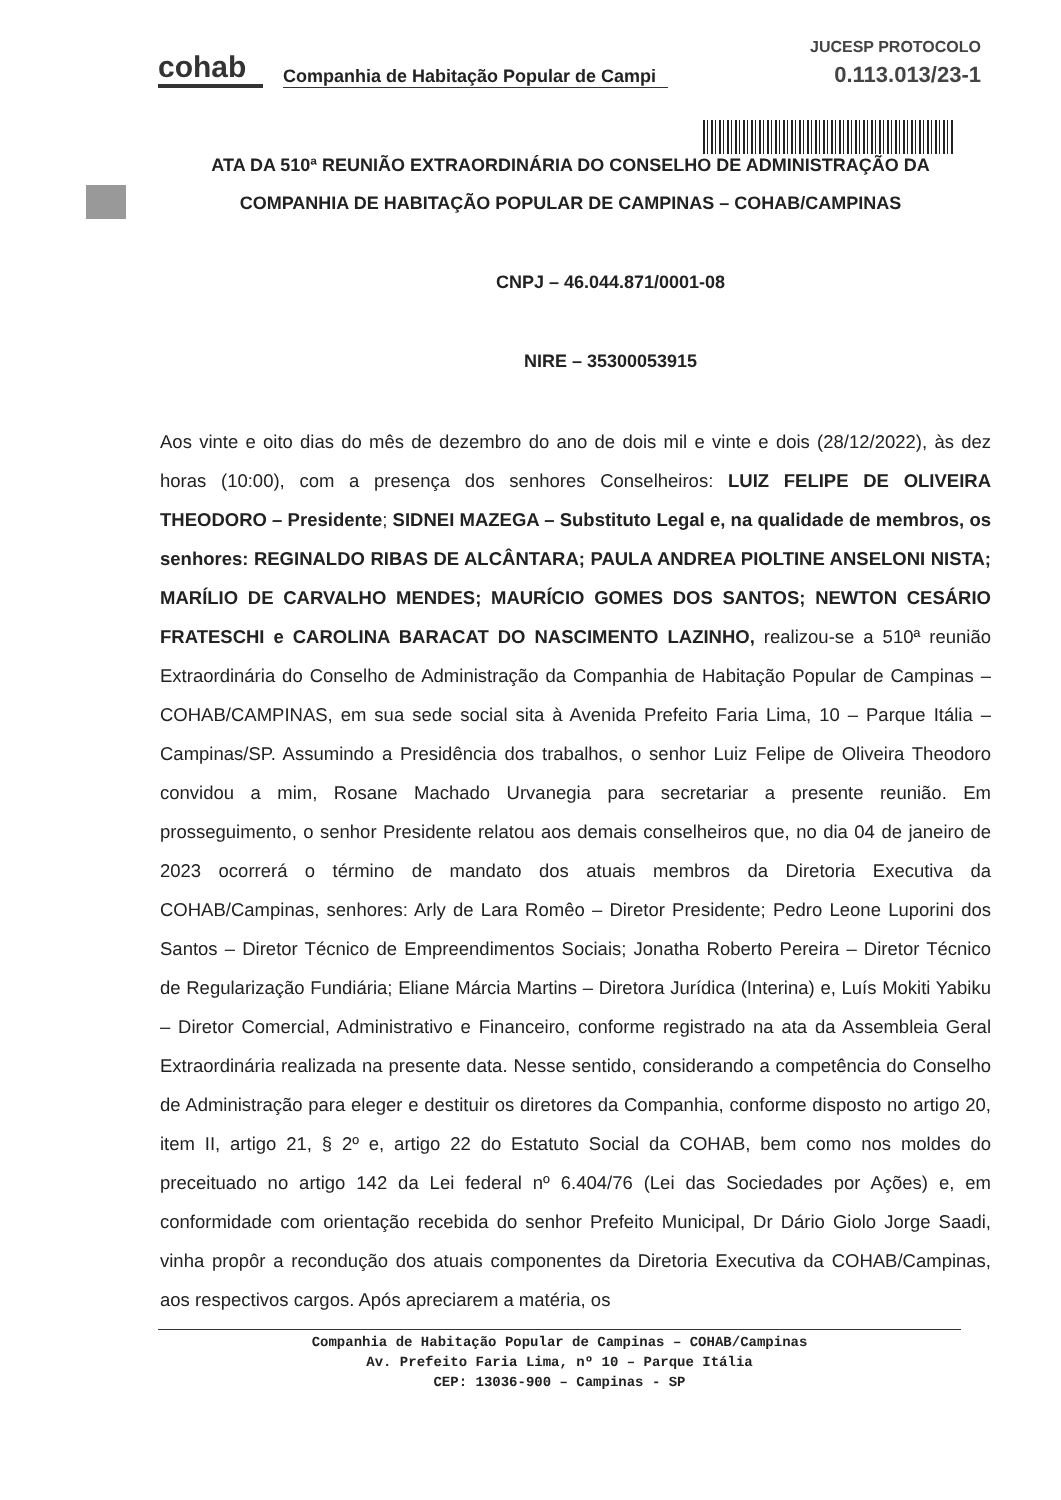cohab
Companhia de Habitação Popular de Campi
JUCESP PROTOCOLO
0.113.013/23-1
ATA DA 510ª REUNIÃO EXTRAORDINÁRIA DO CONSELHO DE ADMINISTRAÇÃO DA COMPANHIA DE HABITAÇÃO POPULAR DE CAMPINAS – COHAB/CAMPINAS
CNPJ – 46.044.871/0001-08
NIRE – 35300053915
Aos vinte e oito dias do mês de dezembro do ano de dois mil e vinte e dois (28/12/2022), às dez horas (10:00), com a presença dos senhores Conselheiros: LUIZ FELIPE DE OLIVEIRA THEODORO – Presidente; SIDNEI MAZEGA – Substituto Legal e, na qualidade de membros, os senhores: REGINALDO RIBAS DE ALCÂNTARA; PAULA ANDREA PIOLTINE ANSELONI NISTA; MARÍLIO DE CARVALHO MENDES; MAURÍCIO GOMES DOS SANTOS; NEWTON CESÁRIO FRATESCHI e CAROLINA BARACAT DO NASCIMENTO LAZINHO, realizou-se a 510ª reunião Extraordinária do Conselho de Administração da Companhia de Habitação Popular de Campinas – COHAB/CAMPINAS, em sua sede social sita à Avenida Prefeito Faria Lima, 10 – Parque Itália – Campinas/SP. Assumindo a Presidência dos trabalhos, o senhor Luiz Felipe de Oliveira Theodoro convidou a mim, Rosane Machado Urvanegia para secretariar a presente reunião. Em prosseguimento, o senhor Presidente relatou aos demais conselheiros que, no dia 04 de janeiro de 2023 ocorrerá o término de mandato dos atuais membros da Diretoria Executiva da COHAB/Campinas, senhores: Arly de Lara Romêo – Diretor Presidente; Pedro Leone Luporini dos Santos – Diretor Técnico de Empreendimentos Sociais; Jonatha Roberto Pereira – Diretor Técnico de Regularização Fundiária; Eliane Márcia Martins – Diretora Jurídica (Interina) e, Luís Mokiti Yabiku – Diretor Comercial, Administrativo e Financeiro, conforme registrado na ata da Assembleia Geral Extraordinária realizada na presente data. Nesse sentido, considerando a competência do Conselho de Administração para eleger e destituir os diretores da Companhia, conforme disposto no artigo 20, item II, artigo 21, § 2º e, artigo 22 do Estatuto Social da COHAB, bem como nos moldes do preceituado no artigo 142 da Lei federal nº 6.404/76 (Lei das Sociedades por Ações) e, em conformidade com orientação recebida do senhor Prefeito Municipal, Dr Dário Giolo Jorge Saadi, vinha propôr a recondução dos atuais componentes da Diretoria Executiva da COHAB/Campinas, aos respectivos cargos. Após apreciarem a matéria, os
Companhia de Habitação Popular de Campinas – COHAB/Campinas
Av. Prefeito Faria Lima, nº 10 – Parque Itália
CEP: 13036-900 – Campinas - SP